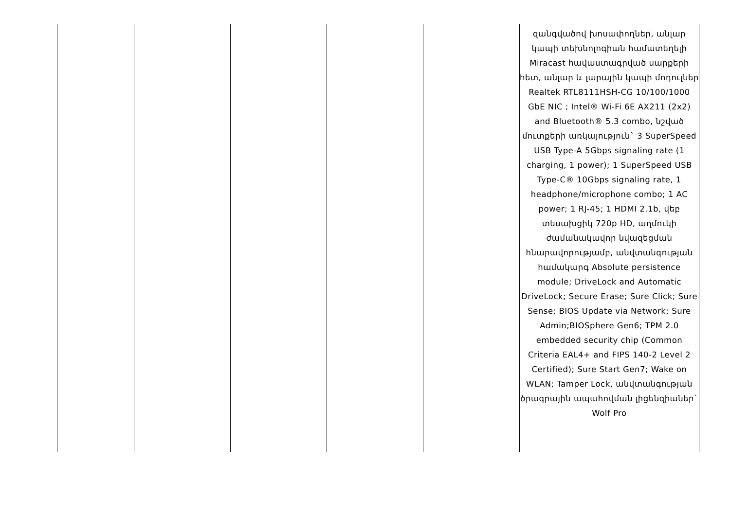| | | | | | զանգվածով խոսափողներ, անլար կապի տեխնոլոգիան համատեղելի Miracast հավաստագրված սարքերի հետ, անլար և լարային կապի մոդուլներ Realtek RTL8111HSH-CG 10/100/1000 GbE NIC ; Intel® Wi-Fi 6E AX211 (2x2) and Bluetooth® 5.3 combo, նշված մուտքերի առկայություն` 3 SuperSpeed USB Type-A 5Gbps signaling rate (1 charging, 1 power); 1 SuperSpeed USB Type-C® 10Gbps signaling rate, 1 headphone/microphone combo; 1 AC power; 1 RJ-45; 1 HDMI 2.1b, վեբ տեսախցիկ 720p HD, աղմուկի ժամանակավոր նվազեցման հնարավորությամբ, անվտանգության համակարգ Absolute persistence module; DriveLock and Automatic DriveLock; Secure Erase; Sure Click; Sure Sense; BIOS Update via Network; Sure Admin;BIOSphere Gen6; TPM 2.0 embedded security chip (Common Criteria EAL4+ and FIPS 140-2 Level 2 Certified); Sure Start Gen7; Wake on WLAN; Tamper Lock, անվտանգության ծրագրային ապահովման լիցենզիաներ` Wolf Pro |